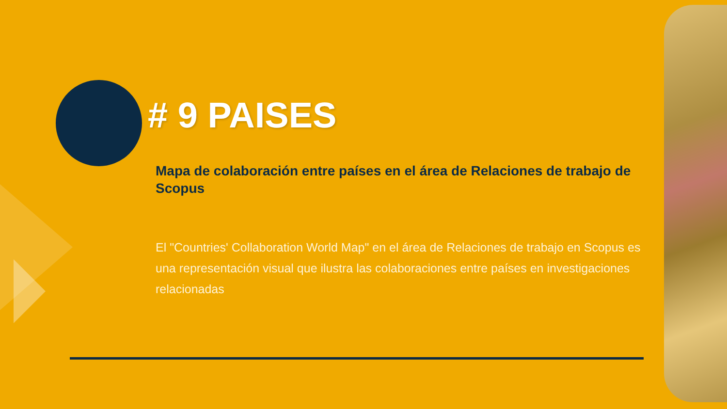# 9 PAISES
Mapa de colaboración entre países en el área de Relaciones de trabajo de Scopus
El "Countries' Collaboration World Map" en el área de Relaciones de trabajo en Scopus es una representación visual que ilustra las colaboraciones entre países en investigaciones relacionadas